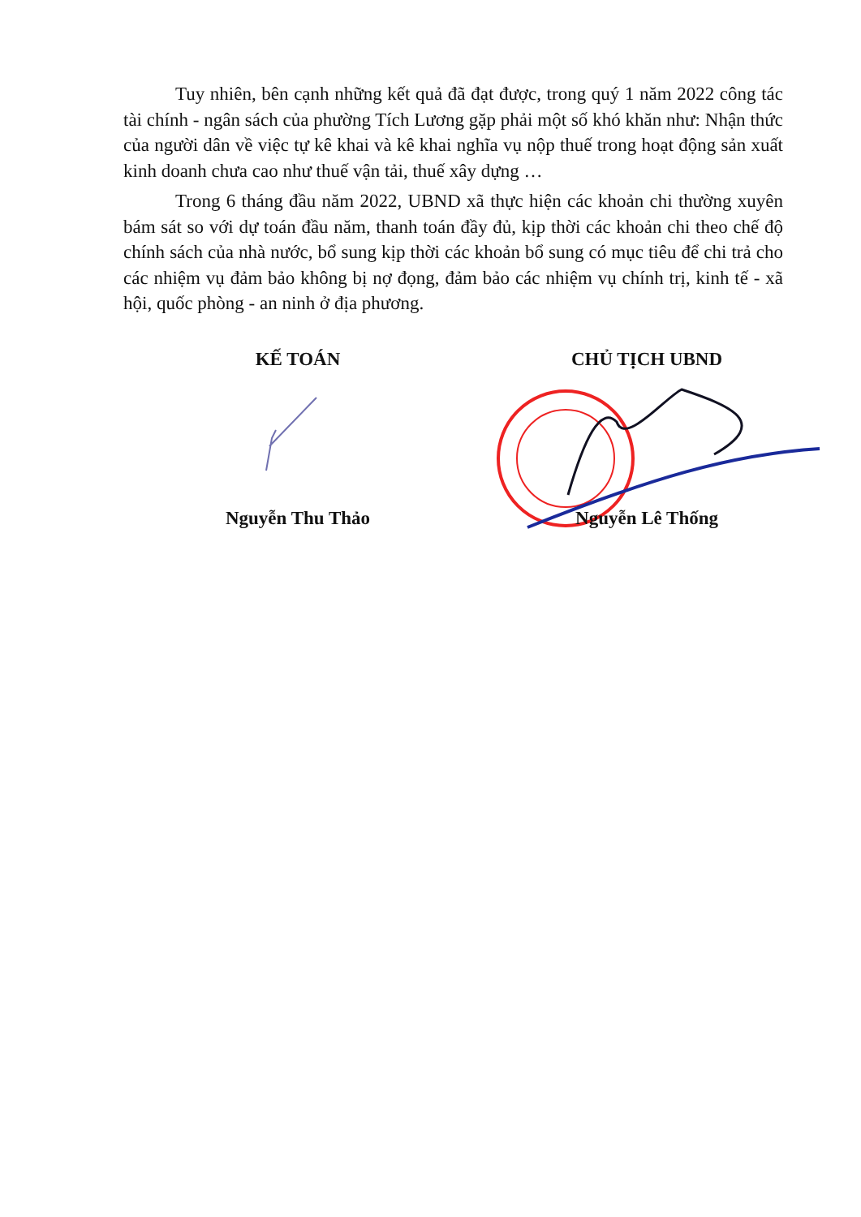Tuy nhiên, bên cạnh những kết quả đã đạt được, trong quý 1 năm 2022 công tác tài chính - ngân sách của phường Tích Lương gặp phải một số khó khăn như: Nhận thức của người dân về việc tự kê khai và kê khai nghĩa vụ nộp thuế trong hoạt động sản xuất kinh doanh chưa cao như thuế vận tải, thuế xây dựng …
Trong 6 tháng đầu năm 2022, UBND xã thực hiện các khoản chi thường xuyên bám sát so với dự toán đầu năm, thanh toán đầy đủ, kịp thời các khoản chi theo chế độ chính sách của nhà nước, bổ sung kịp thời các khoản bổ sung có mục tiêu để chi trả cho các nhiệm vụ đảm bảo không bị nợ đọng, đảm bảo các nhiệm vụ chính trị, kinh tế - xã hội, quốc phòng - an ninh ở địa phương.
KẾ TOÁN
Nguyễn Thu Thảo
CHỦ TỊCH UBND
Nguyễn Lê Thống